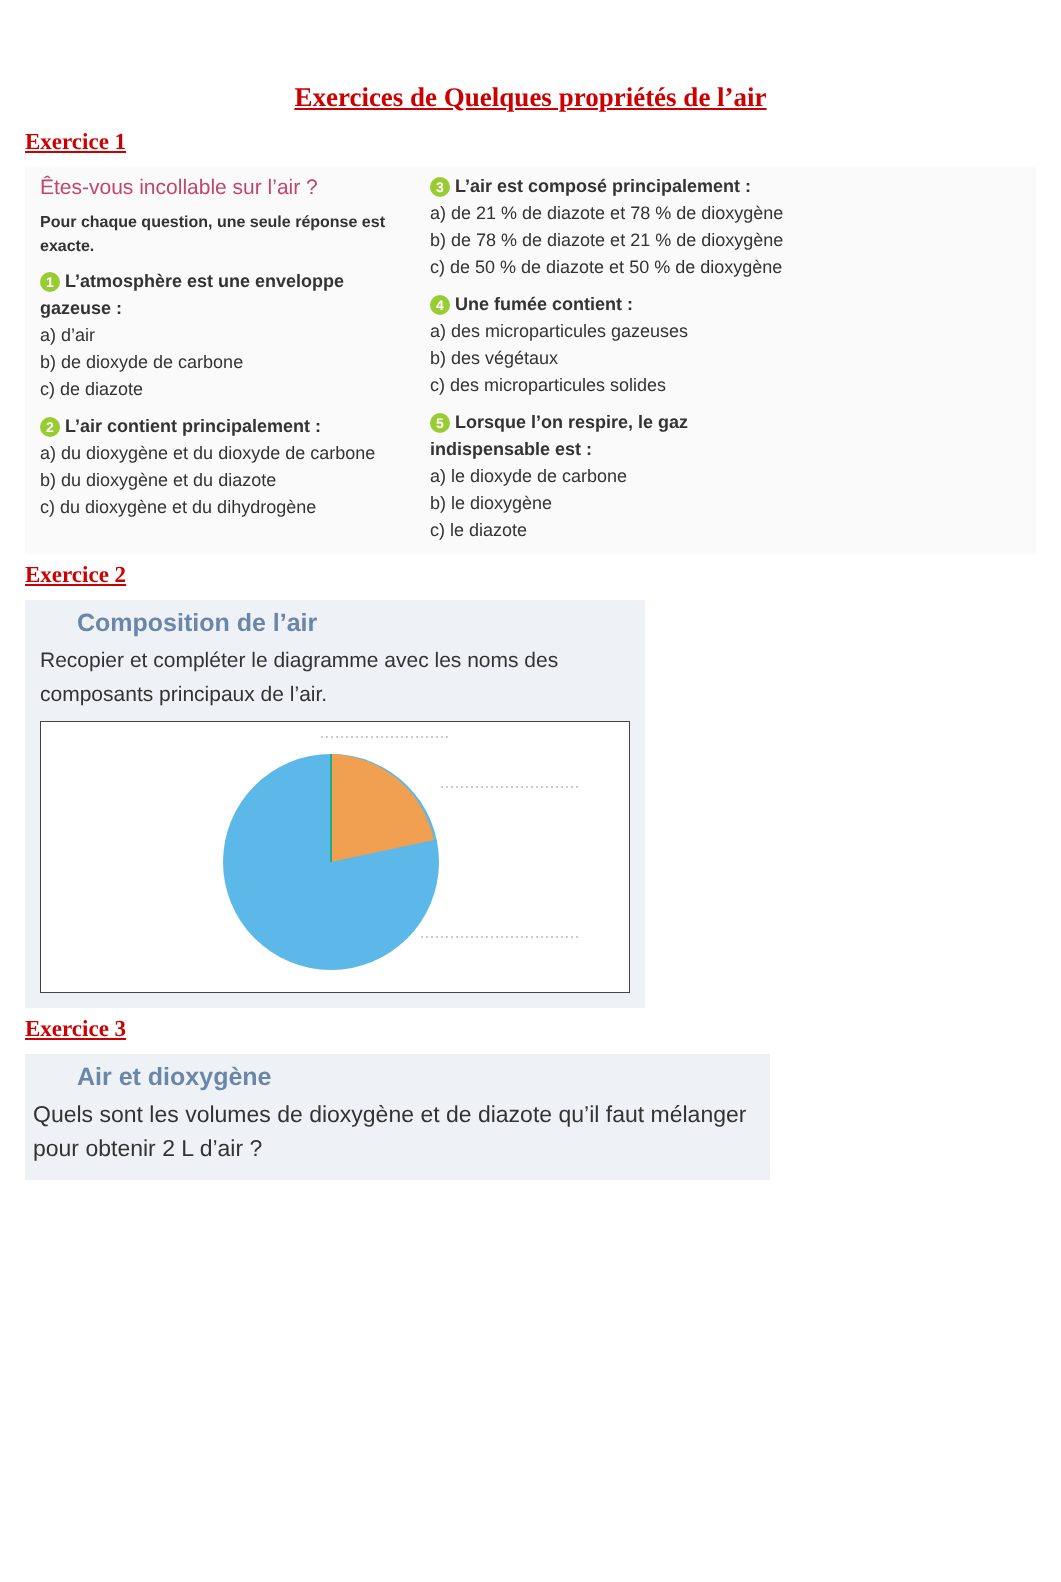Exercices de Quelques propriétés de l’air
Exercice 1
Êtes-vous incollable sur l’air ?
Pour chaque question, une seule réponse est exacte.
1 L’atmosphère est une enveloppe gazeuse :
a) d’air
b) de dioxyde de carbone
c) de diazote
2 L’air contient principalement :
a) du dioxygène et du dioxyde de carbone
b) du dioxygène et du diazote
c) du dioxygène et du dihydrogène
3 L’air est composé principalement :
a) de 21 % de diazote et 78 % de dioxygène
b) de 78 % de diazote et 21 % de dioxygène
c) de 50 % de diazote et 50 % de dioxygène
4 Une fumée contient :
a) des microparticules gazeuses
b) des végétaux
c) des microparticules solides
5 Lorsque l’on respire, le gaz indispensable est :
a) le dioxyde de carbone
b) le dioxygène
c) le diazote
Exercice 2
Composition de l’air
Recopier et compléter le diagramme avec les noms des composants principaux de l’air.
Exercice 3
Air et dioxygène
Quels sont les volumes de dioxygène et de diazote qu’il faut mélanger pour obtenir 2 L d’air ?